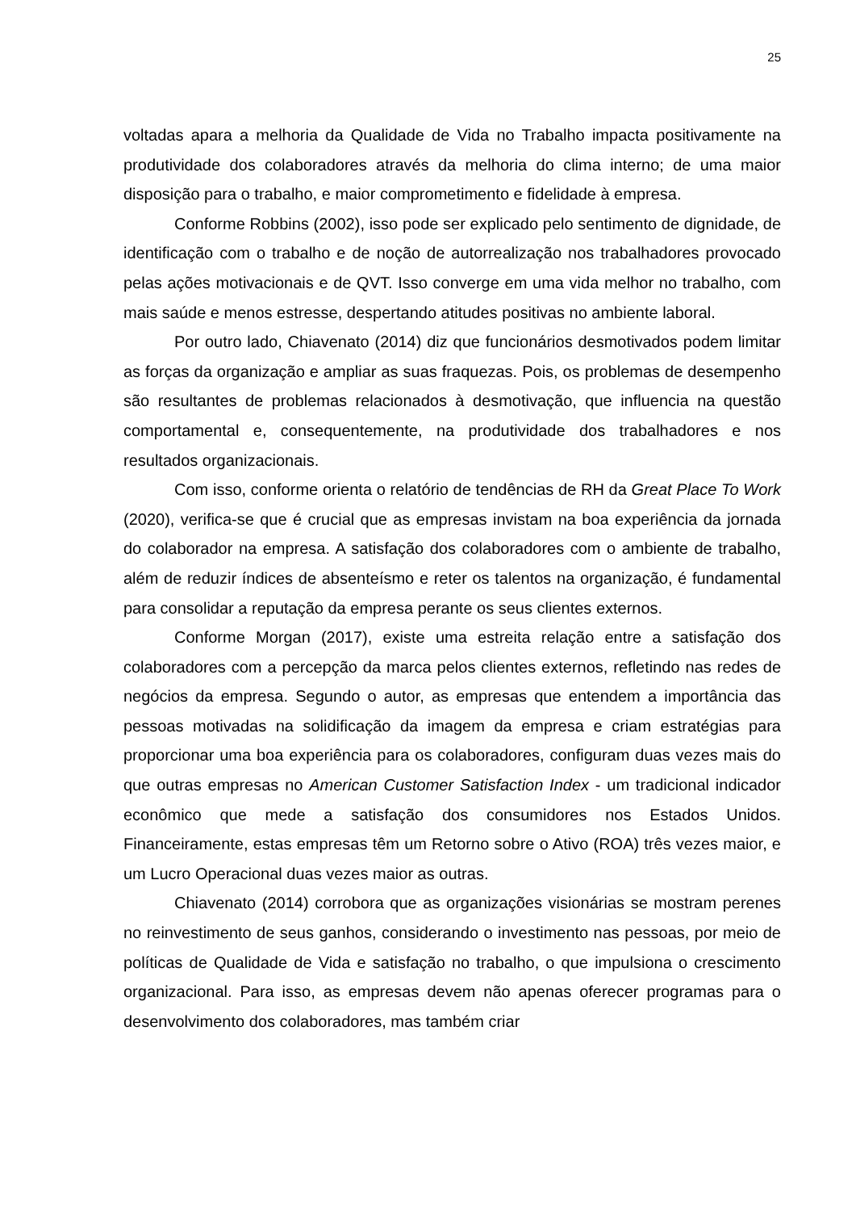25
voltadas apara a melhoria da Qualidade de Vida no Trabalho impacta positivamente na produtividade dos colaboradores através da melhoria do clima interno; de uma maior disposição para o trabalho, e maior comprometimento e fidelidade à empresa.
Conforme Robbins (2002), isso pode ser explicado pelo sentimento de dignidade, de identificação com o trabalho e de noção de autorrealização nos trabalhadores provocado pelas ações motivacionais e de QVT. Isso converge em uma vida melhor no trabalho, com mais saúde e menos estresse, despertando atitudes positivas no ambiente laboral.
Por outro lado, Chiavenato (2014) diz que funcionários desmotivados podem limitar as forças da organização e ampliar as suas fraquezas. Pois, os problemas de desempenho são resultantes de problemas relacionados à desmotivação, que influencia na questão comportamental e, consequentemente, na produtividade dos trabalhadores e nos resultados organizacionais.
Com isso, conforme orienta o relatório de tendências de RH da Great Place To Work (2020), verifica-se que é crucial que as empresas invistam na boa experiência da jornada do colaborador na empresa. A satisfação dos colaboradores com o ambiente de trabalho, além de reduzir índices de absenteísmo e reter os talentos na organização, é fundamental para consolidar a reputação da empresa perante os seus clientes externos.
Conforme Morgan (2017), existe uma estreita relação entre a satisfação dos colaboradores com a percepção da marca pelos clientes externos, refletindo nas redes de negócios da empresa. Segundo o autor, as empresas que entendem a importância das pessoas motivadas na solidificação da imagem da empresa e criam estratégias para proporcionar uma boa experiência para os colaboradores, configuram duas vezes mais do que outras empresas no American Customer Satisfaction Index - um tradicional indicador econômico que mede a satisfação dos consumidores nos Estados Unidos. Financeiramente, estas empresas têm um Retorno sobre o Ativo (ROA) três vezes maior, e um Lucro Operacional duas vezes maior as outras.
Chiavenato (2014) corrobora que as organizações visionárias se mostram perenes no reinvestimento de seus ganhos, considerando o investimento nas pessoas, por meio de políticas de Qualidade de Vida e satisfação no trabalho, o que impulsiona o crescimento organizacional. Para isso, as empresas devem não apenas oferecer programas para o desenvolvimento dos colaboradores, mas também criar